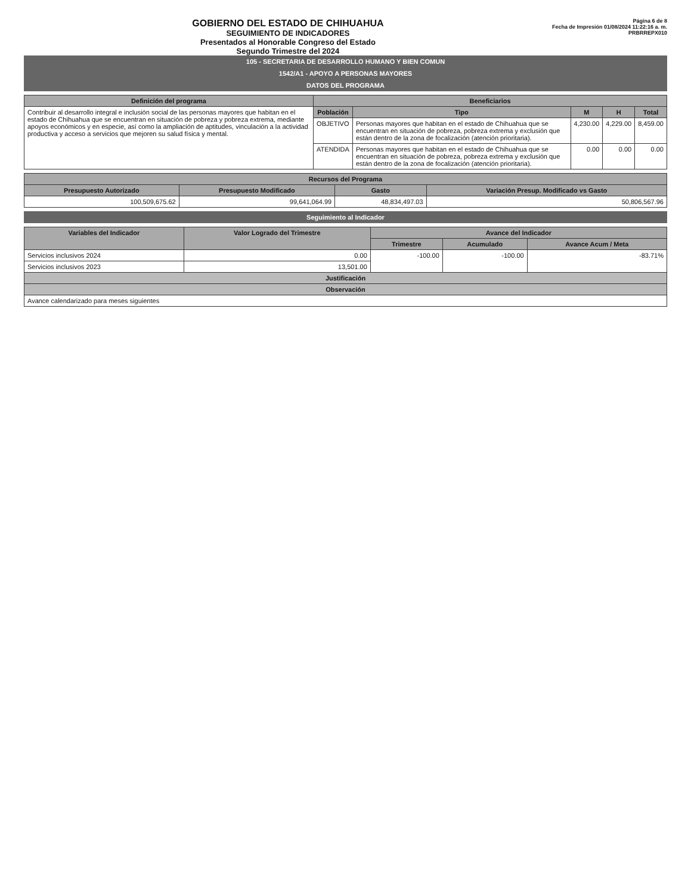GOBIERNO DEL ESTADO DE CHIHUAHUA
SEGUIMIENTO DE INDICADORES
Presentados al Honorable Congreso del Estado
Segundo Trimestre del 2024
Página 6 de 8
Fecha de Impresión 01/08/2024 11:22:16 a. m.
PRBRREPX010
105 - SECRETARIA DE DESARROLLO HUMANO Y BIEN COMUN
1542/A1 - APOYO A PERSONAS MAYORES
DATOS DEL PROGRAMA
| Definición del programa | Beneficiarios | | | | |
| --- | --- | --- | --- | --- | --- |
| Contribuir al desarrollo integral e inclusión social de las personas mayores que habitan en el estado de Chihuahua que se encuentran en situación de pobreza y pobreza extrema, mediante apoyos económicos y en especie, así como la ampliación de aptitudes, vinculación a la actividad productiva y acceso a servicios que mejoren su salud física y mental. | Población | Tipo | M | H | Total |
| | OBJETIVO | Personas mayores que habitan en el estado de Chihuahua que se encuentran en situación de pobreza, pobreza extrema y exclusión que están dentro de la zona de focalización (atención prioritaria). | 4,230.00 | 4,229.00 | 8,459.00 |
| | ATENDIDA | Personas mayores que habitan en el estado de Chihuahua que se encuentran en situación de pobreza, pobreza extrema y exclusión que están dentro de la zona de focalización (atención prioritaria). | 0.00 | 0.00 | 0.00 |
| Recursos del Programa | | | |
| --- | --- | --- | --- |
| Presupuesto Autorizado | Presupuesto Modificado | Gasto | Variación Presup. Modificado vs Gasto |
| 100,509,675.62 | 99,641,064.99 | 48,834,497.03 | 50,806,567.96 |
Seguimiento al Indicador
| Variables del Indicador | Valor Logrado del Trimestre | Avance del Indicador | | |
| --- | --- | --- | --- | --- |
| | | Trimestre | Acumulado | Avance Acum / Meta |
| Servicios inclusivos 2024 | 0.00 | -100.00 | -100.00 | -83.71% |
| Servicios inclusivos 2023 | 13,501.00 | | | |
| Justificación | | | | |
| Observación | | | | |
| Avance calendarizado para meses siguientes | | | | |